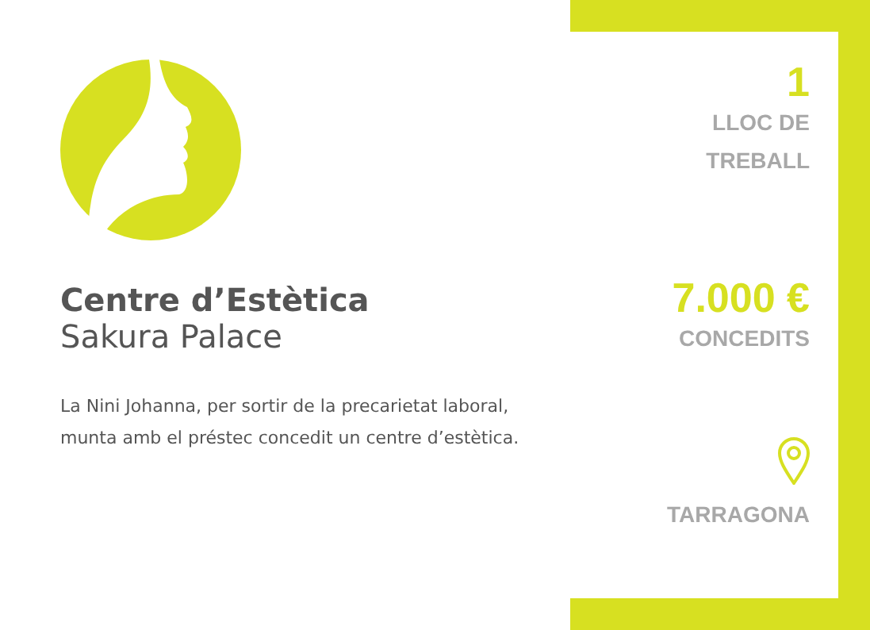Centre d’Estètica
Sakura Palace
La Nini Johanna, per sortir de la precarietat laboral, munta amb el préstec concedit un centre d’estètica.
1
LLOC DE
TREBALL
7.000 €
CONCEDITS
TARRAGONA